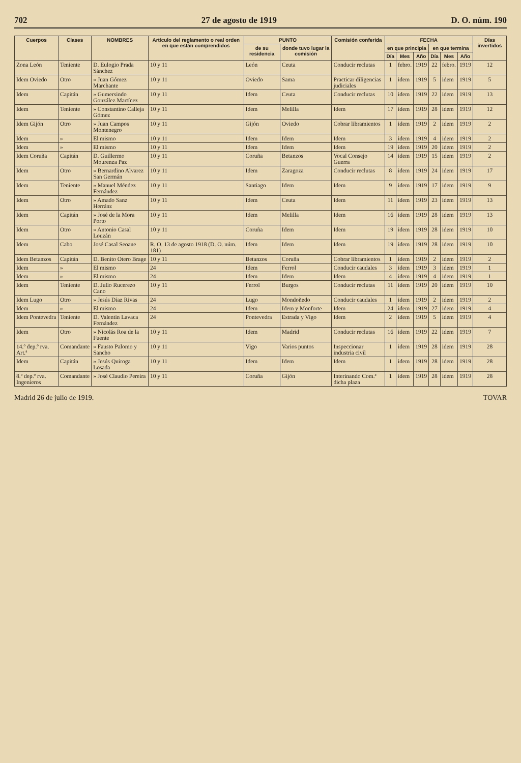702 27 de agosto de 1919 D. O. núm. 190
| Cuerpos | Clases | NOMBRES | Artículo del reglamento o real orden en que están comprendidos | PUNTO | | Comisión conferida | FECHA | | | | | | Días invertidos |
| --- | --- | --- | --- | --- | --- | --- | --- | --- | --- | --- | --- | --- | --- |
| | | | | de su residencia | donde tuvo lugar la comisión | | en que principia | | | en que termina | | | |
| | | | | | | | Día | Mes | Año | Día | Mes | Año | |
| Zona León | Teniente | D. Eulogio Prada Sánchez | 10 y 11 | León | Ceuta | Conducir reclutas | 1 | febro. | 1919 | 22 | febro. | 1919 | 12 |
| Idem Oviedo | Otro | » Juan Gómez Marchante | 10 y 11 | Oviedo | Sama | Practicar diligencias judiciales | 1 | idem | 1919 | 5 | idem | 1919 | 5 |
| Idem | Capitán | » Gumersindo González Martínez | 10 y 11 | Idem | Ceuta | Conducir reclutas | 10 | idem | 1919 | 22 | idem | 1919 | 13 |
| Idem | Teniente | » Constantino Calleja Gómez | 10 y 11 | Idem | Melilla | Idem | 17 | idem | 1919 | 28 | idem | 1919 | 12 |
| Idem Gijón | Otro | » Juan Campos Montenegro | 10 y 11 | Gijón | Oviedo | Cobrar libramientos | 1 | idem | 1919 | 2 | idem | 1919 | 2 |
| Idem | » | El mismo | 10 y 11 | Idem | Idem | Idem | 3 | idem | 1919 | 4 | idem | 1919 | 2 |
| Idem | » | El mismo | 10 y 11 | Idem | Idem | Idem | 19 | idem | 1919 | 20 | idem | 1919 | 2 |
| Idem Coruña | Capitán | D. Guillermo Mourenza Paz | 10 y 11 | Coruña | Betanzos | Vocal Consejo Guerra | 14 | idem | 1919 | 15 | idem | 1919 | 2 |
| Idem | Otro | » Bernardino Alvarez San Germán | 10 y 11 | Idem | Zaragoza | Conducir reclutas | 8 | idem | 1919 | 24 | idem | 1919 | 17 |
| Idem | Teniente | » Manuel Méndez Fernández | 10 y 11 | Santiago | Idem | Idem | 9 | idem | 1919 | 17 | idem | 1919 | 9 |
| Idem | Otro | » Amado Sanz Herránz | 10 y 11 | Idem | Ceuta | Idem | 11 | idem | 1919 | 23 | idem | 1919 | 13 |
| Idem | Capitán | » José de la Mora Porto | 10 y 11 | Idem | Melilla | Idem | 16 | idem | 1919 | 28 | idem | 1919 | 13 |
| Idem | Otro | » Antonio Casal Louzán | 10 y 11 | Coruña | Idem | Idem | 19 | idem | 1919 | 28 | idem | 1919 | 10 |
| Idem | Cabo | José Casal Seoane | R. O. 13 de agosto 1918 (D. O. núm. 181) | Idem | Idem | Idem | 19 | idem | 1919 | 28 | idem | 1919 | 10 |
| Idem Betanzos | Capitán | D. Benito Otero Brage | 10 y 11 | Betanzos | Coruña | Cobrar libramientos | 1 | idem | 1919 | 2 | idem | 1919 | 2 |
| Idem | » | El mismo | 24 | Idem | Ferrol | Conducir caudales | 3 | idem | 1919 | 3 | idem | 1919 | 1 |
| Idem | » | El mismo | 24 | Idem | Idem | Idem | 4 | idem | 1919 | 4 | idem | 1919 | 1 |
| Idem | Teniente | D. Julio Rucerezo Cano | 10 y 11 | Ferrol | Burgos | Conducir reclutas | 11 | idem | 1919 | 20 | idem | 1919 | 10 |
| Idem Lugo | Otro | » Jesús Díaz Rivas | 24 | Lugo | Mondoñedo | Conducir caudales | 1 | idem | 1919 | 2 | idem | 1919 | 2 |
| Idem | » | El mismo | 24 | Idem | Idem y Monforte | Idem | 24 | idem | 1919 | 27 | idem | 1919 | 4 |
| Idem Pontevedra | Teniente | D. Valentín Lavaca Fernández | 24 | Pontevedra | Estrada y Vigo | Idem | 2 | idem | 1919 | 5 | idem | 1919 | 4 |
| Idem | Otro | » Nicolás Roa de la Fuente | 10 y 11 | Idem | Madrid | Conducir reclutas | 16 | idem | 1919 | 22 | idem | 1919 | 7 |
| 14.º dep.º rva. Art.ª | Comandante | » Fausto Palomo y Sancho | 10 y 11 | Vigo | Varios puntos | Inspeccionar industria civil | 1 | idem | 1919 | 28 | idem | 1919 | 28 |
| Idem | Capitán | » Jesús Quiroga Losada | 10 y 11 | Idem | Idem | Idem | 1 | idem | 1919 | 28 | idem | 1919 | 28 |
| 8.º dep.º rva. Ingenieros | Comandante | » José Claudio Pereira | 10 y 11 | Coruña | Gijón | Interinando Com.ª dicha plaza | 1 | idem | 1919 | 28 | idem | 1919 | 28 |
Madrid 26 de julio de 1919. TOVAR